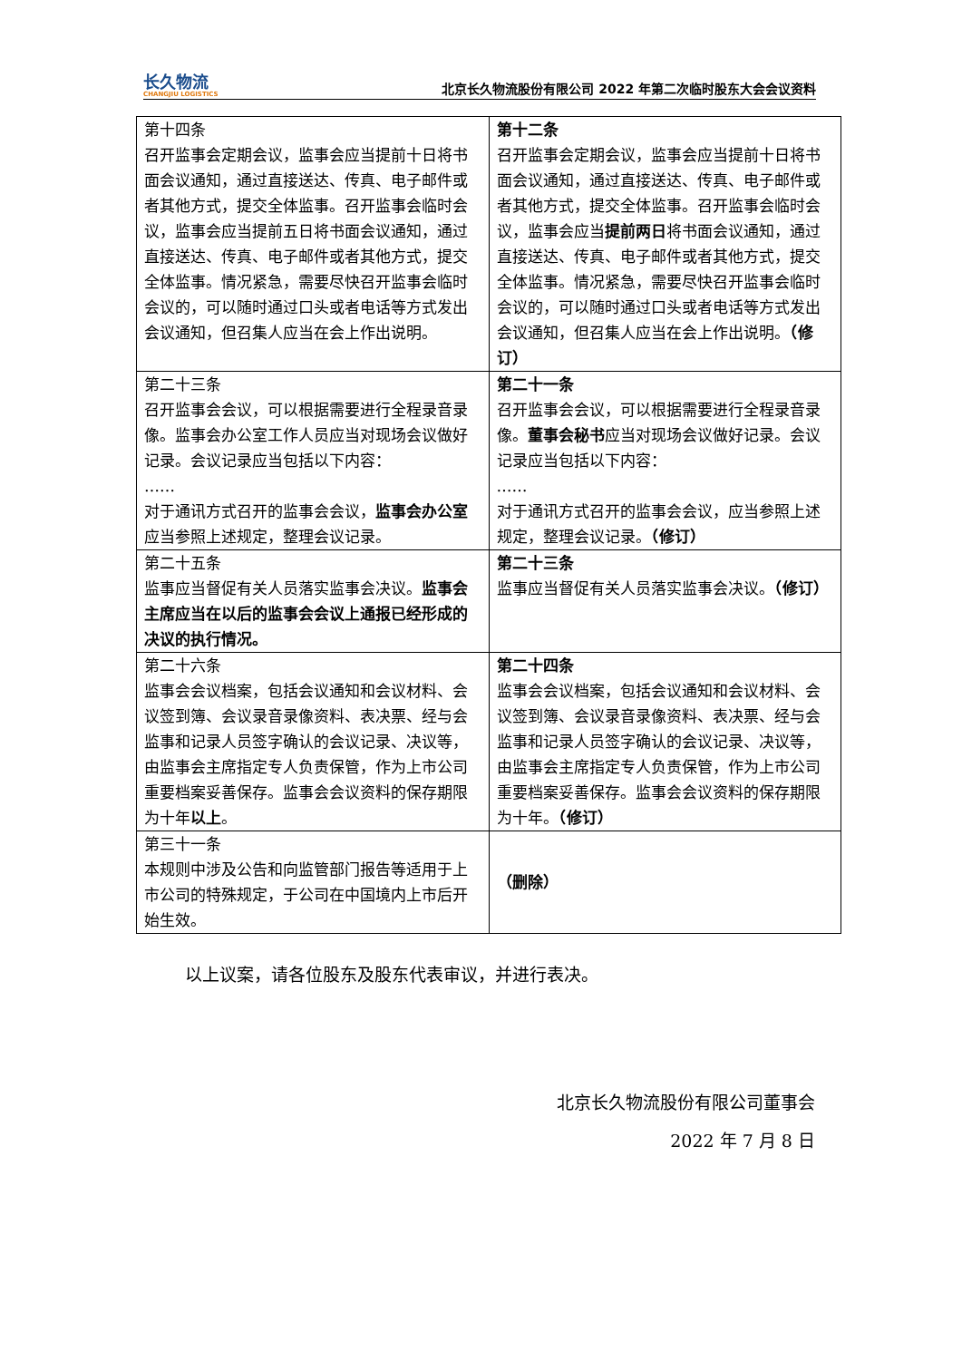长久物流
CHANGJIU LOGISTICS
北京长久物流股份有限公司 2022 年第二次临时股东大会会议资料
| 第十四条 召开监事会定期会议，监事会应当提前十日将书面会议通知，通过直接送达、传真、电子邮件或者其他方式，提交全体监事。召开监事会临时会议，监事会应当提前五日将书面会议通知，通过直接送达、传真、电子邮件或者其他方式，提交全体监事。情况紧急，需要尽快召开监事会临时会议的，可以随时通过口头或者电话等方式发出会议通知，但召集人应当在会上作出说明。 | 第十二条 召开监事会定期会议，监事会应当提前十日将书面会议通知，通过直接送达、传真、电子邮件或者其他方式，提交全体监事。召开监事会临时会议，监事会应当 提前两日 将书面会议通知，通过直接送达、传真、电子邮件或者其他方式，提交全体监事。情况紧急，需要尽快召开监事会临时会议的，可以随时通过口头或者电话等方式发出会议通知，但召集人应当在会上作出说明。 （修订） |
| 第二十三条 召开监事会会议，可以根据需要进行全程录音录像。监事会办公室工作人员应当对现场会议做好记录。会议记录应当包括以下内容： …… 对于通讯方式召开的监事会会议， 监事会办公室 应当参照上述规定，整理会议记录。 | 第二十一条 召开监事会会议，可以根据需要进行全程录音录像。 董事会秘书 应当对现场会议做好记录。会议记录应当包括以下内容： …… 对于通讯方式召开的监事会会议，应当参照上述规定，整理会议记录。 （修订） |
| 第二十五条 监事应当督促有关人员落实监事会决议。 监事会主席应当在以后的监事会会议上通报已经形成的决议的执行情况。 | 第二十三条 监事应当督促有关人员落实监事会决议。 （修订） |
| 第二十六条 监事会会议档案，包括会议通知和会议材料、会议签到簿、会议录音录像资料、表决票、经与会监事和记录人员签字确认的会议记录、决议等，由监事会主席指定专人负责保管，作为上市公司重要档案妥善保存。监事会会议资料的保存期限为十年 以上 。 | 第二十四条 监事会会议档案，包括会议通知和会议材料、会议签到簿、会议录音录像资料、表决票、经与会监事和记录人员签字确认的会议记录、决议等，由监事会主席指定专人负责保管，作为上市公司重要档案妥善保存。监事会会议资料的保存期限为十年。 （修订） |
| 第三十一条 本规则中涉及公告和向监管部门报告等适用于上市公司的特殊规定，于公司在中国境内上市后开始生效。 | （删除） |
以上议案，请各位股东及股东代表审议，并进行表决。
北京长久物流股份有限公司董事会
2022 年 7 月 8 日